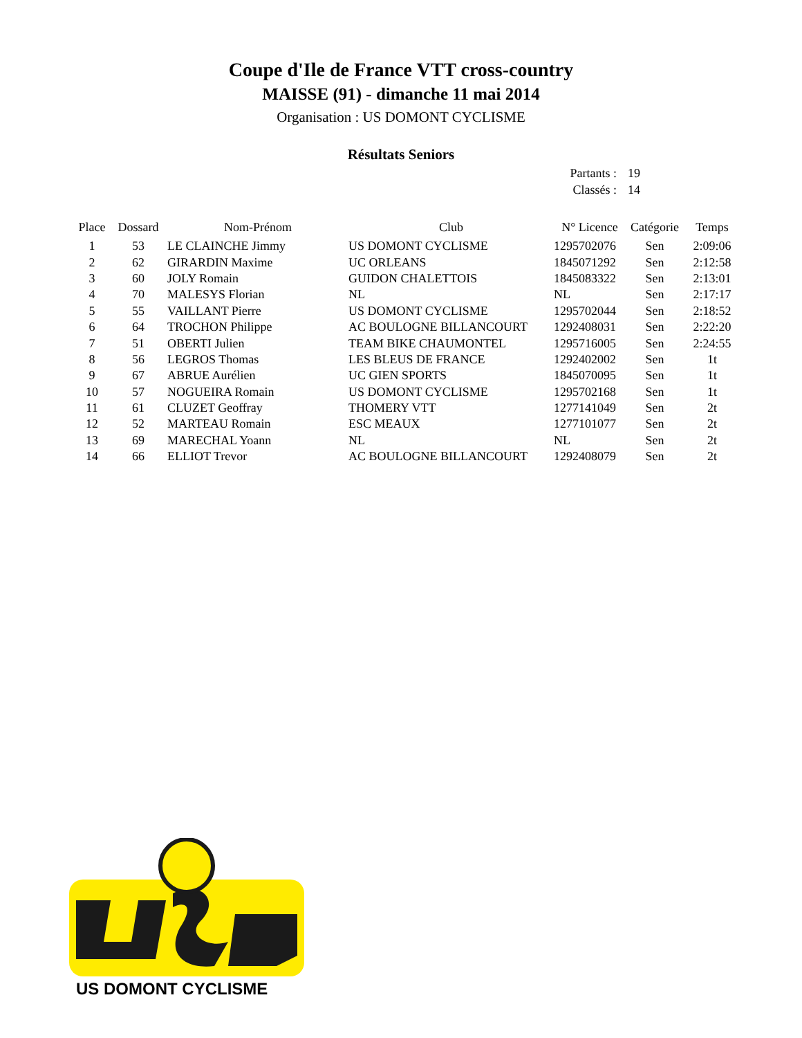Coupe d'Ile de France VTT cross-country
MAISSE (91) - dimanche 11 mai 2014
Organisation : US DOMONT CYCLISME
Résultats Seniors
Partants : 19
Classés : 14
| Place | Dossard | Nom-Prénom | Club | N° Licence | Catégorie | Temps |
| --- | --- | --- | --- | --- | --- | --- |
| 1 | 53 | LE CLAINCHE Jimmy | US DOMONT CYCLISME | 1295702076 | Sen | 2:09:06 |
| 2 | 62 | GIRARDIN Maxime | UC ORLEANS | 1845071292 | Sen | 2:12:58 |
| 3 | 60 | JOLY Romain | GUIDON CHALETTOIS | 1845083322 | Sen | 2:13:01 |
| 4 | 70 | MALESYS Florian | NL | NL | Sen | 2:17:17 |
| 5 | 55 | VAILLANT Pierre | US DOMONT CYCLISME | 1295702044 | Sen | 2:18:52 |
| 6 | 64 | TROCHON Philippe | AC BOULOGNE BILLANCOURT | 1292408031 | Sen | 2:22:20 |
| 7 | 51 | OBERTI Julien | TEAM BIKE CHAUMONTEL | 1295716005 | Sen | 2:24:55 |
| 8 | 56 | LEGROS Thomas | LES BLEUS DE FRANCE | 1292402002 | Sen | 1t |
| 9 | 67 | ABRUE Aurélien | UC GIEN SPORTS | 1845070095 | Sen | 1t |
| 10 | 57 | NOGUEIRA Romain | US DOMONT CYCLISME | 1295702168 | Sen | 1t |
| 11 | 61 | CLUZET Geoffray | THOMERY VTT | 1277141049 | Sen | 2t |
| 12 | 52 | MARTEAU Romain | ESC MEAUX | 1277101077 | Sen | 2t |
| 13 | 69 | MARECHAL Yoann | NL | NL | Sen | 2t |
| 14 | 66 | ELLIOT Trevor | AC BOULOGNE BILLANCOURT | 1292408079 | Sen | 2t |
US DOMONT CYCLISME